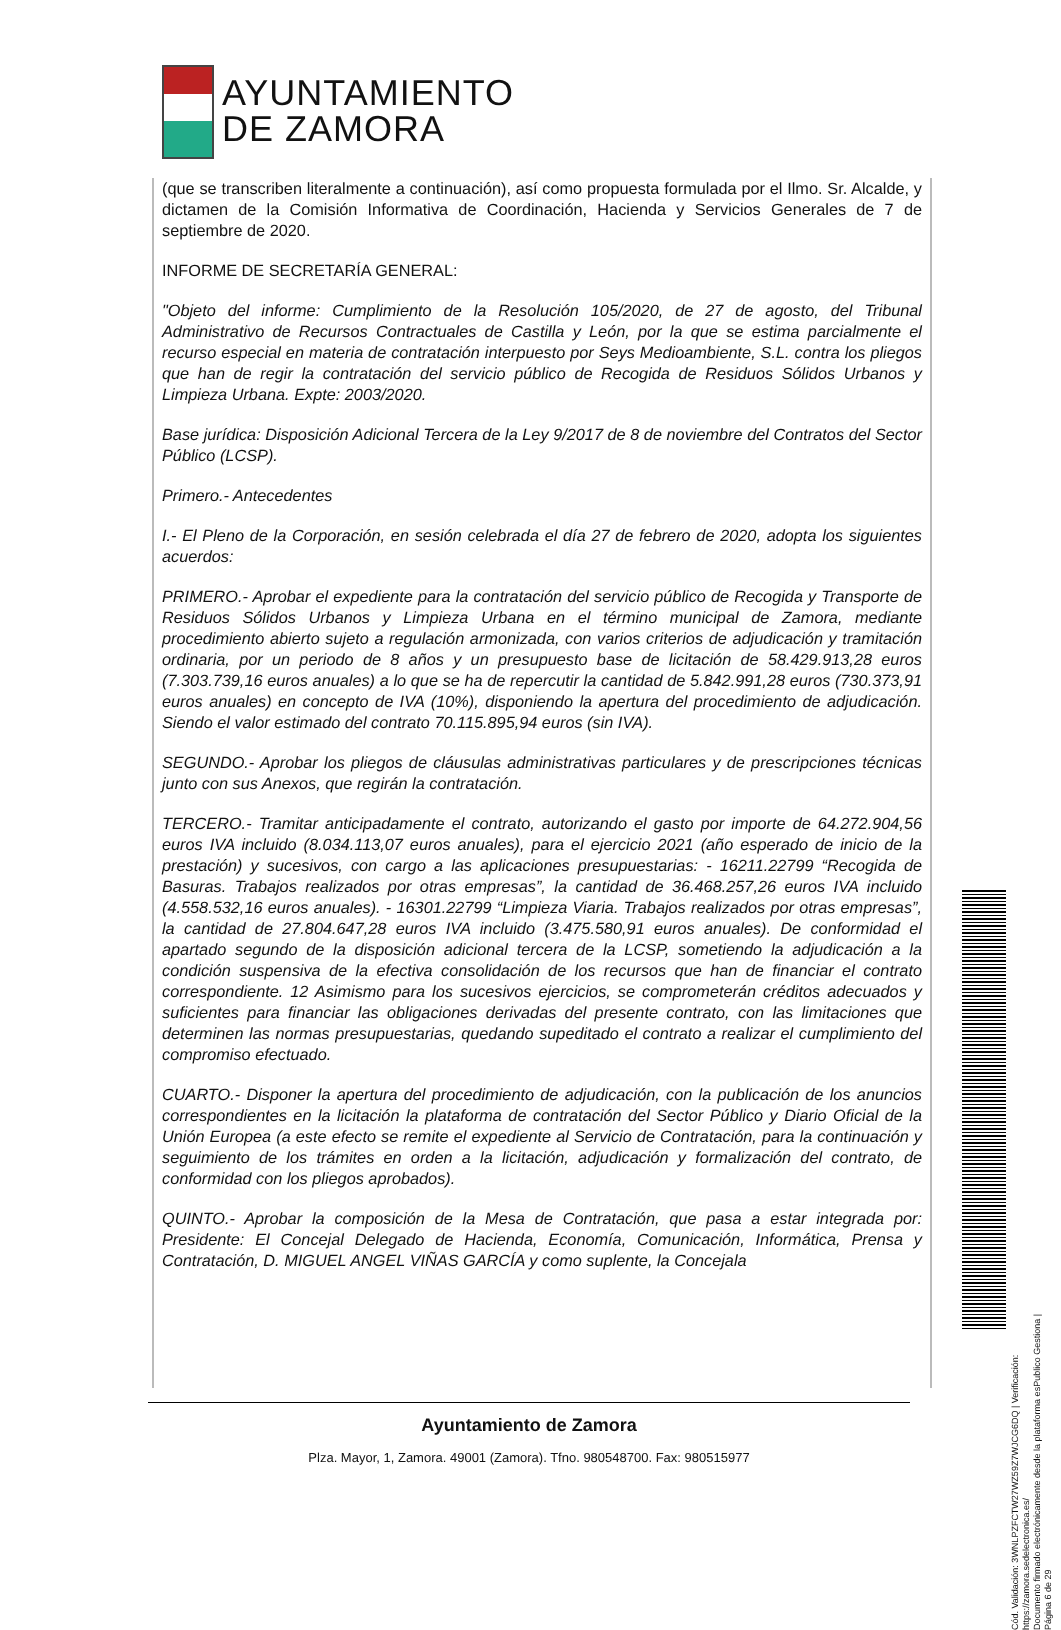AYUNTAMIENTO
DE ZAMORA
(que se transcriben literalmente a continuación), así como propuesta formulada por el Ilmo. Sr. Alcalde, y dictamen de la Comisión Informativa de Coordinación, Hacienda y Servicios Generales de 7 de septiembre de 2020.
INFORME DE SECRETARÍA GENERAL:
"Objeto del informe: Cumplimiento de la Resolución 105/2020, de 27 de agosto, del Tribunal Administrativo de Recursos Contractuales de Castilla y León, por la que se estima parcialmente el recurso especial en materia de contratación interpuesto por Seys Medioambiente, S.L. contra los pliegos que han de regir la contratación del servicio público de Recogida de Residuos Sólidos Urbanos y Limpieza Urbana. Expte: 2003/2020.
Base jurídica: Disposición Adicional Tercera de la Ley 9/2017 de 8 de noviembre del Contratos del Sector Público (LCSP).
Primero.- Antecedentes
I.- El Pleno de la Corporación, en sesión celebrada el día 27 de febrero de 2020, adopta los siguientes acuerdos:
PRIMERO.- Aprobar el expediente para la contratación del servicio público de Recogida y Transporte de Residuos Sólidos Urbanos y Limpieza Urbana en el término municipal de Zamora, mediante procedimiento abierto sujeto a regulación armonizada, con varios criterios de adjudicación y tramitación ordinaria, por un periodo de 8 años y un presupuesto base de licitación de 58.429.913,28 euros (7.303.739,16 euros anuales) a lo que se ha de repercutir la cantidad de 5.842.991,28 euros (730.373,91 euros anuales) en concepto de IVA (10%), disponiendo la apertura del procedimiento de adjudicación. Siendo el valor estimado del contrato 70.115.895,94 euros (sin IVA).
SEGUNDO.- Aprobar los pliegos de cláusulas administrativas particulares y de prescripciones técnicas junto con sus Anexos, que regirán la contratación.
TERCERO.- Tramitar anticipadamente el contrato, autorizando el gasto por importe de 64.272.904,56 euros IVA incluido (8.034.113,07 euros anuales), para el ejercicio 2021 (año esperado de inicio de la prestación) y sucesivos, con cargo a las aplicaciones presupuestarias: - 16211.22799 “Recogida de Basuras. Trabajos realizados por otras empresas”, la cantidad de 36.468.257,26 euros IVA incluido (4.558.532,16 euros anuales). - 16301.22799 “Limpieza Viaria. Trabajos realizados por otras empresas”, la cantidad de 27.804.647,28 euros IVA incluido (3.475.580,91 euros anuales). De conformidad el apartado segundo de la disposición adicional tercera de la LCSP, sometiendo la adjudicación a la condición suspensiva de la efectiva consolidación de los recursos que han de financiar el contrato correspondiente. 12 Asimismo para los sucesivos ejercicios, se comprometerán créditos adecuados y suficientes para financiar las obligaciones derivadas del presente contrato, con las limitaciones que determinen las normas presupuestarias, quedando supeditado el contrato a realizar el cumplimiento del compromiso efectuado.
CUARTO.- Disponer la apertura del procedimiento de adjudicación, con la publicación de los anuncios correspondientes en la licitación la plataforma de contratación del Sector Público y Diario Oficial de la Unión Europea (a este efecto se remite el expediente al Servicio de Contratación, para la continuación y seguimiento de los trámites en orden a la licitación, adjudicación y formalización del contrato, de conformidad con los pliegos aprobados).
QUINTO.- Aprobar la composición de la Mesa de Contratación, que pasa a estar integrada por: Presidente: El Concejal Delegado de Hacienda, Economía, Comunicación, Informática, Prensa y Contratación, D. MIGUEL ANGEL VIÑAS GARCÍA y como suplente, la Concejala
Ayuntamiento de Zamora
Plza. Mayor, 1, Zamora. 49001 (Zamora). Tfno. 980548700. Fax: 980515977
Cód. Validación: 3WNLPZFCTW27WZ59Z7WJCG6DQ | Verificación: https://zamora.sedelectronica.es/
Documento firmado electrónicamente desde la plataforma esPublico Gestiona | Página 6 de 29